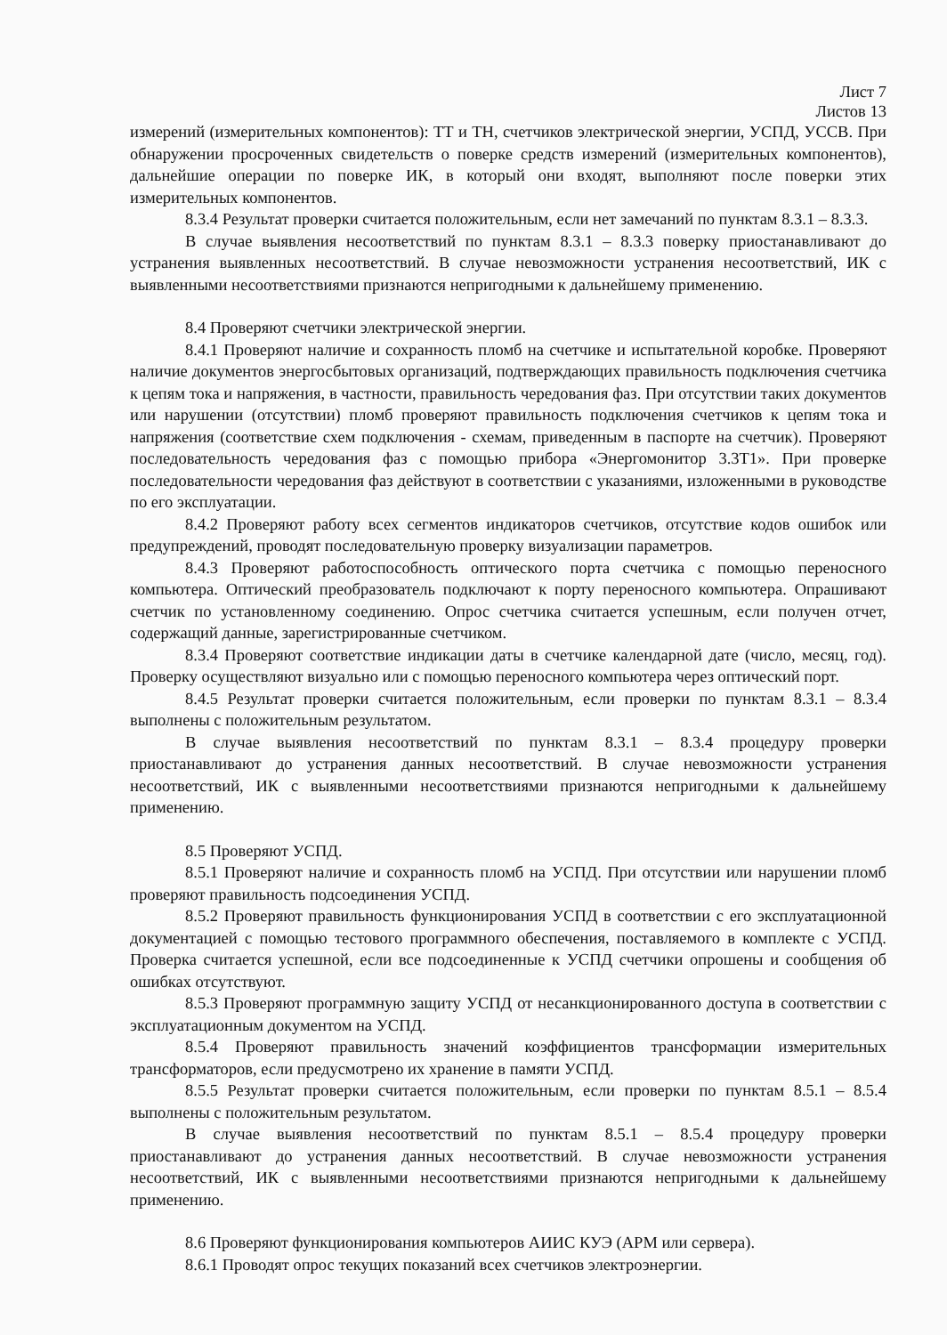Лист 7
Листов 13
измерений (измерительных компонентов): ТТ и ТН, счетчиков электрической энергии, УСПД, УССВ. При обнаружении просроченных свидетельств о поверке средств измерений (измерительных компонентов), дальнейшие операции по поверке ИК, в который они входят, выполняют после поверки этих измерительных компонентов.
8.3.4 Результат проверки считается положительным, если нет замечаний по пунктам 8.3.1 – 8.3.3.
В случае выявления несоответствий по пунктам 8.3.1 – 8.3.3 поверку приостанавливают до устранения выявленных несоответствий. В случае невозможности устранения несоответствий, ИК с выявленными несоответствиями признаются непригодными к дальнейшему применению.
8.4 Проверяют счетчики электрической энергии.
8.4.1 Проверяют наличие и сохранность пломб на счетчике и испытательной коробке. Проверяют наличие документов энергосбытовых организаций, подтверждающих правильность подключения счетчика к цепям тока и напряжения, в частности, правильность чередования фаз. При отсутствии таких документов или нарушении (отсутствии) пломб проверяют правильность подключения счетчиков к цепям тока и напряжения (соответствие схем подключения - схемам, приведенным в паспорте на счетчик). Проверяют последовательность чередования фаз с помощью прибора «Энергомонитор 3.3Т1». При проверке последовательности чередования фаз действуют в соответствии с указаниями, изложенными в руководстве по его эксплуатации.
8.4.2 Проверяют работу всех сегментов индикаторов счетчиков, отсутствие кодов ошибок или предупреждений, проводят последовательную проверку визуализации параметров.
8.4.3 Проверяют работоспособность оптического порта счетчика с помощью переносного компьютера. Оптический преобразователь подключают к порту переносного компьютера. Опрашивают счетчик по установленному соединению. Опрос счетчика считается успешным, если получен отчет, содержащий данные, зарегистрированные счетчиком.
8.3.4 Проверяют соответствие индикации даты в счетчике календарной дате (число, месяц, год). Проверку осуществляют визуально или с помощью переносного компьютера через оптический порт.
8.4.5 Результат проверки считается положительным, если проверки по пунктам 8.3.1 – 8.3.4 выполнены с положительным результатом.
В случае выявления несоответствий по пунктам 8.3.1 – 8.3.4 процедуру проверки приостанавливают до устранения данных несоответствий. В случае невозможности устранения несоответствий, ИК с выявленными несоответствиями признаются непригодными к дальнейшему применению.
8.5 Проверяют УСПД.
8.5.1 Проверяют наличие и сохранность пломб на УСПД. При отсутствии или нарушении пломб проверяют правильность подсоединения УСПД.
8.5.2 Проверяют правильность функционирования УСПД в соответствии с его эксплуатационной документацией с помощью тестового программного обеспечения, поставляемого в комплекте с УСПД. Проверка считается успешной, если все подсоединенные к УСПД счетчики опрошены и сообщения об ошибках отсутствуют.
8.5.3 Проверяют программную защиту УСПД от несанкционированного доступа в соответствии с эксплуатационным документом на УСПД.
8.5.4 Проверяют правильность значений коэффициентов трансформации измерительных трансформаторов, если предусмотрено их хранение в памяти УСПД.
8.5.5 Результат проверки считается положительным, если проверки по пунктам 8.5.1 – 8.5.4 выполнены с положительным результатом.
В случае выявления несоответствий по пунктам 8.5.1 – 8.5.4 процедуру проверки приостанавливают до устранения данных несоответствий. В случае невозможности устранения несоответствий, ИК с выявленными несоответствиями признаются непригодными к дальнейшему применению.
8.6 Проверяют функционирования компьютеров АИИС КУЭ (АРМ или сервера).
8.6.1 Проводят опрос текущих показаний всех счетчиков электроэнергии.